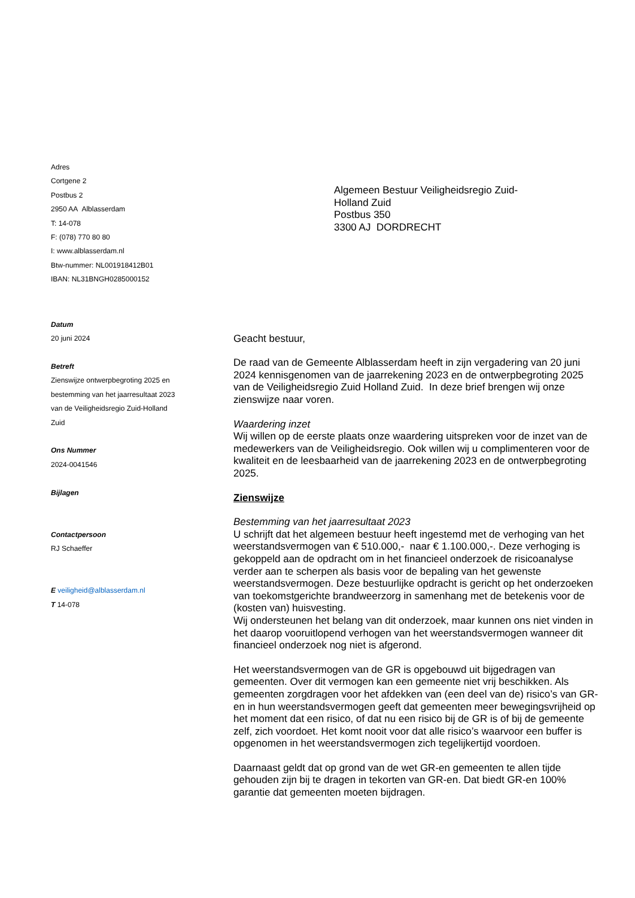Adres
Cortgene 2
Postbus 2
2950 AA Alblasserdam
T: 14-078
F: (078) 770 80 80
I: www.alblasserdam.nl
Btw-nummer: NL001918412B01
IBAN: NL31BNGH0285000152
Algemeen Bestuur Veiligheidsregio Zuid-Holland Zuid
Postbus 350
3300 AJ DORDRECHT
Datum
20 juni 2024
Betreft
Zienswijze ontwerpbegroting 2025 en bestemming van het jaarresultaat 2023 van de Veiligheidsregio Zuid-Holland Zuid
Ons Nummer
2024-0041546
Bijlagen
Contactpersoon
RJ Schaeffer
E veiligheid@alblasserdam.nl
T 14-078
Geacht bestuur,
De raad van de Gemeente Alblasserdam heeft in zijn vergadering van 20 juni 2024 kennisgenomen van de jaarrekening 2023 en de ontwerpbegroting 2025 van de Veiligheidsregio Zuid Holland Zuid. In deze brief brengen wij onze zienswijze naar voren.
Waardering inzet
Wij willen op de eerste plaats onze waardering uitspreken voor de inzet van de medewerkers van de Veiligheidsregio. Ook willen wij u complimenteren voor de kwaliteit en de leesbaarheid van de jaarrekening 2023 en de ontwerpbegroting 2025.
Zienswijze
Bestemming van het jaarresultaat 2023
U schrijft dat het algemeen bestuur heeft ingestemd met de verhoging van het weerstandsvermogen van € 510.000,- naar € 1.100.000,-. Deze verhoging is gekoppeld aan de opdracht om in het financieel onderzoek de risicoanalyse verder aan te scherpen als basis voor de bepaling van het gewenste weerstandsvermogen. Deze bestuurlijke opdracht is gericht op het onderzoeken van toekomstgerichte brandweerzorg in samenhang met de betekenis voor de (kosten van) huisvesting.
Wij ondersteunen het belang van dit onderzoek, maar kunnen ons niet vinden in het daarop vooruitlopend verhogen van het weerstandsvermogen wanneer dit financieel onderzoek nog niet is afgerond.
Het weerstandsvermogen van de GR is opgebouwd uit bijgedragen van gemeenten. Over dit vermogen kan een gemeente niet vrij beschikken. Als gemeenten zorgdragen voor het afdekken van (een deel van de) risico’s van GR-en in hun weerstandsvermogen geeft dat gemeenten meer bewegingsvrijheid op het moment dat een risico, of dat nu een risico bij de GR is of bij de gemeente zelf, zich voordoet. Het komt nooit voor dat alle risico’s waarvoor een buffer is opgenomen in het weerstandsvermogen zich tegelijkertijd voordoen.
Daarnaast geldt dat op grond van de wet GR-en gemeenten te allen tijde gehouden zijn bij te dragen in tekorten van GR-en. Dat biedt GR-en 100% garantie dat gemeenten moeten bijdragen.